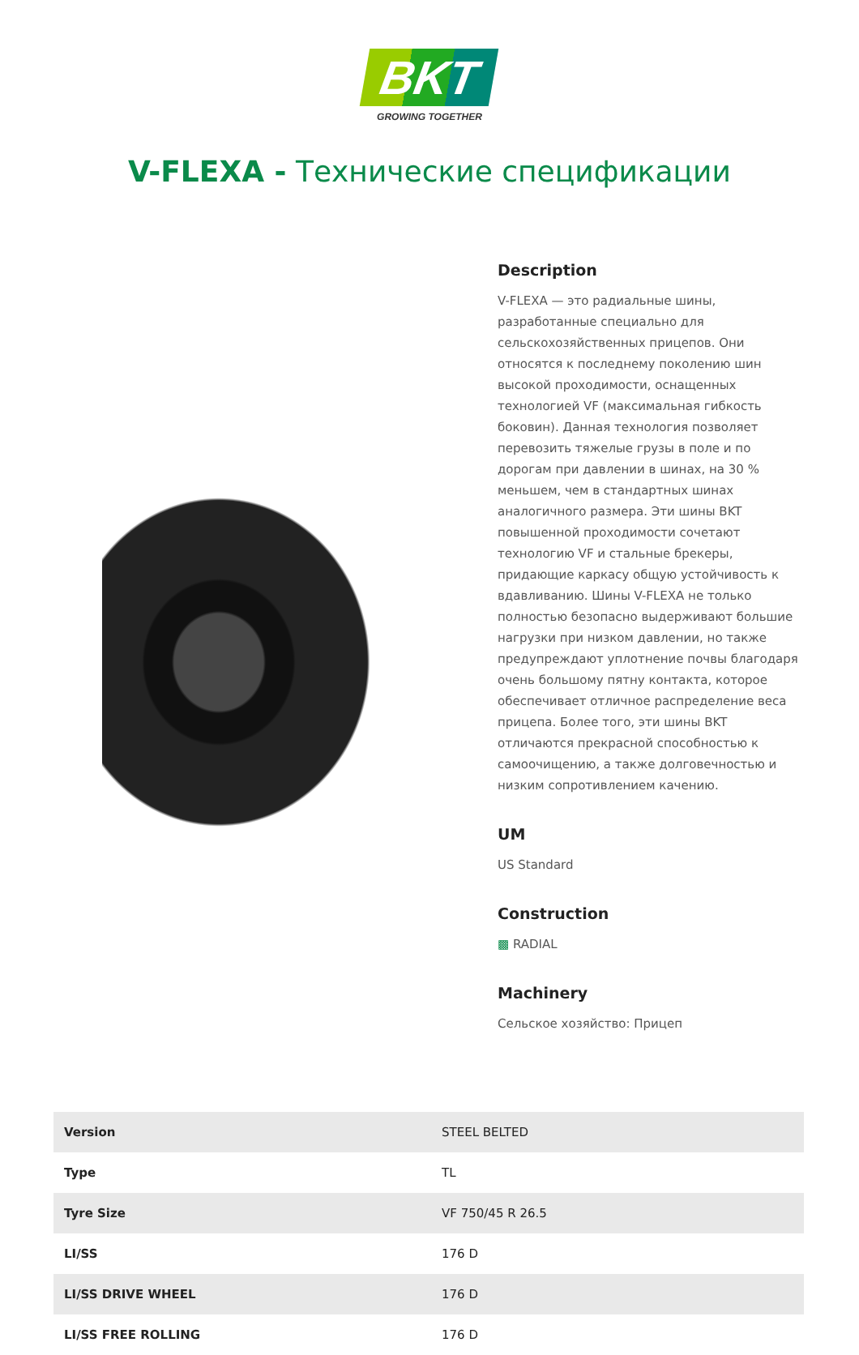BKT
GROWING TOGETHER
V-FLEXA - Технические спецификации
Description
V-FLEXA — это радиальные шины, разработанные специально для сельскохозяйственных прицепов. Они относятся к последнему поколению шин высокой проходимости, оснащенных технологией VF (максимальная гибкость боковин). Данная технология позволяет перевозить тяжелые грузы в поле и по дорогам при давлении в шинах, на 30 % меньшем, чем в стандартных шинах аналогичного размера. Эти шины BKT повышенной проходимости сочетают технологию VF и стальные брекеры, придающие каркасу общую устойчивость к вдавливанию. Шины V-FLEXA не только полностью безопасно выдерживают большие нагрузки при низком давлении, но также предупреждают уплотнение почвы благодаря очень большому пятну контакта, которое обеспечивает отличное распределение веса прицепа. Более того, эти шины BKT отличаются прекрасной способностью к самоочищению, а также долговечностью и низким сопротивлением качению.
UM
US Standard
Construction
▩ RADIAL
Machinery
Сельское хозяйство: Прицеп
| Version | STEEL BELTED |
| Type | TL |
| Tyre Size | VF 750/45 R 26.5 |
| LI/SS | 176 D |
| LI/SS DRIVE WHEEL | 176 D |
| LI/SS FREE ROLLING | 176 D |